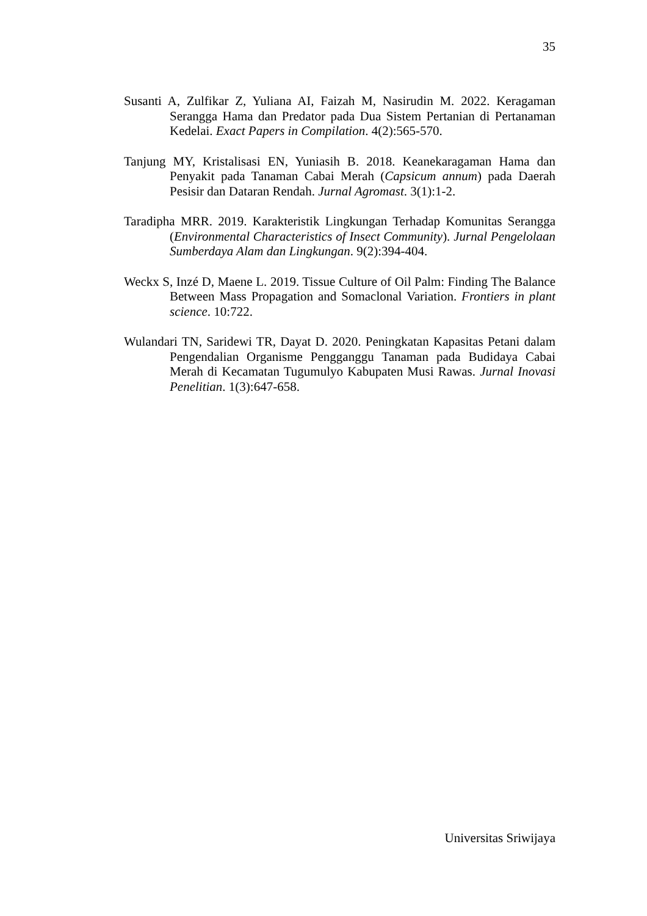35
Susanti A, Zulfikar Z, Yuliana AI, Faizah M, Nasirudin M. 2022. Keragaman Serangga Hama dan Predator pada Dua Sistem Pertanian di Pertanaman Kedelai. Exact Papers in Compilation. 4(2):565-570.
Tanjung MY, Kristalisasi EN, Yuniasih B. 2018. Keanekaragaman Hama dan Penyakit pada Tanaman Cabai Merah (Capsicum annum) pada Daerah Pesisir dan Dataran Rendah. Jurnal Agromast. 3(1):1-2.
Taradipha MRR. 2019. Karakteristik Lingkungan Terhadap Komunitas Serangga (Environmental Characteristics of Insect Community). Jurnal Pengelolaan Sumberdaya Alam dan Lingkungan. 9(2):394-404.
Weckx S, Inzé D, Maene L. 2019. Tissue Culture of Oil Palm: Finding The Balance Between Mass Propagation and Somaclonal Variation. Frontiers in plant science. 10:722.
Wulandari TN, Saridewi TR, Dayat D. 2020. Peningkatan Kapasitas Petani dalam Pengendalian Organisme Pengganggu Tanaman pada Budidaya Cabai Merah di Kecamatan Tugumulyo Kabupaten Musi Rawas. Jurnal Inovasi Penelitian. 1(3):647-658.
Universitas Sriwijaya